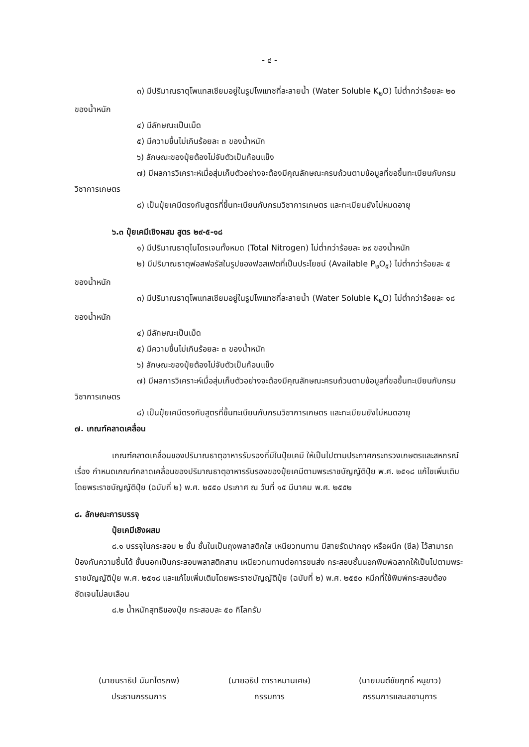- ๔ -
๓) มีปริมาณธาตุโพแทสเซียมอยู่ในรูปโพแทชที่ละลายน้ำ (Water Soluble K<sub>๒</sub>O) ไม่ต่ำกว่าร้อยละ ๒๐ ของน้ำหนัก
๔) มีลักษณะเป็นเม็ด
๕) มีความชื้นไม่เกินร้อยละ ๓ ของน้ำหนัก
๖) ลักษณะของปุ๋ยต้องไม่จับตัวเป็นก้อนแข็ง
๗) มีผลการวิเคราะห์เมื่อสุ่มเก็บตัวอย่างจะต้องมีคุณลักษณะครบถ้วนตามข้อมูลที่ขอขึ้นทะเบียนกับกรมวิชาการเกษตร
๘) เป็นปุ๋ยเคมีตรงกับสูตรที่ขึ้นทะเบียนกับกรมวิชาการเกษตร และทะเบียนยังไม่หมดอายุ
๖.๓ ปุ๋ยเคมีเชิงผสม สูตร ๒๙-๕-๑๘
๑) มีปริมาณธาตุไนโตรเจนทั้งหมด (Total Nitrogen) ไม่ต่ำกว่าร้อยละ ๒๙ ของน้ำหนัก
๒) มีปริมาณธาตุฟอสฟอรัสในรูปของฟอสเฟตที่เป็นประโยชน์ (Available P<sub>๒</sub>O<sub>๕</sub>) ไม่ต่ำกว่าร้อยละ ๕ ของน้ำหนัก
๓) มีปริมาณธาตุโพแทสเซียมอยู่ในรูปโพแทชที่ละลายน้ำ (Water Soluble K<sub>๒</sub>O) ไม่ต่ำกว่าร้อยละ ๑๘ ของน้ำหนัก
๔) มีลักษณะเป็นเม็ด
๕) มีความชื้นไม่เกินร้อยละ ๓ ของน้ำหนัก
๖) ลักษณะของปุ๋ยต้องไม่จับตัวเป็นก้อนแข็ง
๗) มีผลการวิเคราะห์เมื่อสุ่มเก็บตัวอย่างจะต้องมีคุณลักษณะครบถ้วนตามข้อมูลที่ขอขึ้นทะเบียนกับกรมวิชาการเกษตร
๘) เป็นปุ๋ยเคมีตรงกับสูตรที่ขึ้นทะเบียนกับกรมวิชาการเกษตร และทะเบียนยังไม่หมดอายุ
๗. เกณฑ์คลาดเคลื่อน
เกณฑ์คลาดเคลื่อนของปริมาณธาตุอาหารรับรองที่มีในปุ๋ยเคมี ให้เป็นไปตามประกาศกระทรวงเกษตรและสหกรณ์ เรื่อง กำหนดเกณฑ์คลาดเคลื่อนของปริมาณธาตุอาหารรับรองของปุ๋ยเคมีตามพระราชบัญญัติปุ๋ย พ.ศ. ๒๕๑๘ แก้ไขเพิ่มเติมโดยพระราชบัญญัติปุ๋ย (ฉบับที่ ๒) พ.ศ. ๒๕๕๐ ประกาศ ณ วันที่ ๑๕ มีนาคม พ.ศ. ๒๕๕๒
๘. ลักษณะการบรรจุ
ปุ๋ยเคมีเชิงผสม
๘.๑ บรรจุในกระสอบ ๒ ชั้น ชั้นในเป็นถุงพลาสติกใส เหนียวทนทาน มีสายรัดปากถุง หรือผนึก (ซีล) ไว้สามารถป้องกันความชื้นได้ ชั้นนอกเป็นกระสอบพลาสติกสาน เหนียวทนทานต่อการขนส่ง กระสอบชั้นนอกพิมพ์ฉลากให้เป็นไปตามพระราชบัญญัติปุ๋ย พ.ศ. ๒๕๑๘ และแก้ไขเพิ่มเติมโดยพระราชบัญญัติปุ๋ย (ฉบับที่ ๒) พ.ศ. ๒๕๕๐ หมึกที่ใช้พิมพ์กระสอบต้องชัดเจนไม่ลบเลือน
๘.๒ น้ำหนักสุทธิของปุ๋ย กระสอบละ ๕๐ กิโลกรัม
(นายนราธิป นันทไตรภพ)
ประธานกรรมการ
(นายอธิป ดาราหมานเศษ)
กรรมการ
(นายมนต์ชัยฤทธิ์ หนูขาว)
กรรมการและเลขานุการ